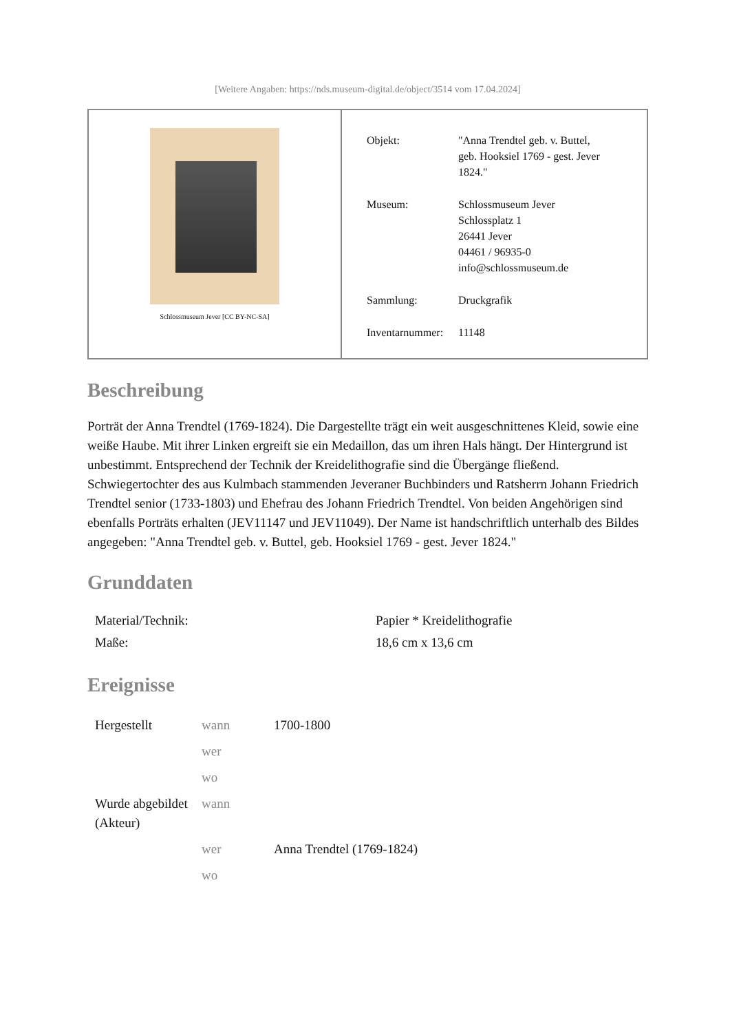[Weitere Angaben: https://nds.museum-digital.de/object/3514 vom 17.04.2024]
Schlossmuseum Jever [CC BY-NC-SA]
| Objekt: | "Anna Trendtel geb. v. Buttel, geb. Hooksiel 1769 - gest. Jever 1824." |
| Museum: | Schlossmuseum Jever Schlossplatz 1 26441 Jever 04461 / 96935-0 info@schlossmuseum.de |
| Sammlung: | Druckgrafik |
| Inventarnummer: | 11148 |
Beschreibung
Porträt der Anna Trendtel (1769-1824). Die Dargestellte trägt ein weit ausgeschnittenes Kleid, sowie eine weiße Haube. Mit ihrer Linken ergreift sie ein Medaillon, das um ihren Hals hängt. Der Hintergrund ist unbestimmt. Entsprechend der Technik der Kreidelithografie sind die Übergänge fließend. Schwiegertochter des aus Kulmbach stammenden Jeveraner Buchbinders und Ratsherrn Johann Friedrich Trendtel senior (1733-1803) und Ehefrau des Johann Friedrich Trendtel. Von beiden Angehörigen sind ebenfalls Porträts erhalten (JEV11147 und JEV11049). Der Name ist handschriftlich unterhalb des Bildes angegeben: "Anna Trendtel geb. v. Buttel, geb. Hooksiel 1769 - gest. Jever 1824."
Grunddaten
| Material/Technik: | Papier * Kreidelithografie |
| Maße: | 18,6 cm x 13,6 cm |
Ereignisse
| Hergestellt | wann | 1700-1800 |
| | wer | |
| | wo | |
| Wurde abgebildet (Akteur) | wann | |
| | wer | Anna Trendtel (1769-1824) |
| | wo | |